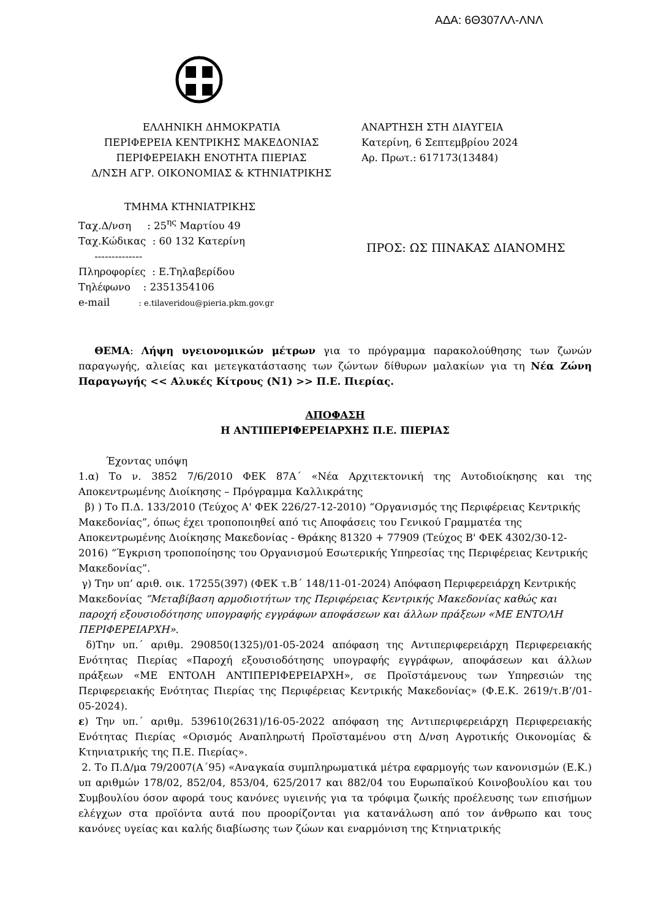ΑΔΑ: 6Θ307ΛΛ-ΛΝΛ
ΕΛΛΗΝΙΚΗ ΔΗΜΟΚΡΑΤΙΑ
ΠΕΡΙΦΕΡΕΙΑ ΚΕΝΤΡΙΚΗΣ ΜΑΚΕΔΟΝΙΑΣ
ΠΕΡΙΦΕΡΕΙΑΚΗ ΕΝΟΤΗΤΑ ΠΙΕΡΙΑΣ
Δ/ΝΣΗ ΑΓΡ. ΟΙΚΟΝΟΜΙΑΣ & ΚΤΗΝΙΑΤΡΙΚΗΣ
ΑΝΑΡΤΗΣΗ ΣΤΗ ΔΙΑΥΓΕΙΑ
Κατερίνη, 6 Σεπτεμβρίου 2024
Αρ. Πρωτ.: 617173(13484)
ΤΜΗΜΑ ΚΤΗΝΙΑΤΡΙΚΗΣ
Ταχ.Δ/νση : 25<sup>ης</sup> Μαρτίου 49
Ταχ.Κώδικας : 60 132 Κατερίνη
--------------
Πληροφορίες : Ε.Τηλαβερίδου
Τηλέφωνο : 2351354106
e-mail : e.tilaveridou@pieria.pkm.gov.gr
ΠΡΟΣ: ΩΣ ΠΙΝΑΚΑΣ ΔΙΑΝΟΜΗΣ
ΘΕΜΑ: Λήψη υγειονομικών μέτρων για το πρόγραμμα παρακολούθησης των ζωνών παραγωγής, αλιείας και μετεγκατάστασης των ζώντων δίθυρων μαλακίων για τη Νέα Ζώνη Παραγωγής << Αλυκές Κίτρους (Ν1) >> Π.Ε. Πιερίας.
ΑΠΟΦΑΣΗ
Η ΑΝΤΙΠΕΡΙΦΕΡΕΙΑΡΧΗΣ Π.Ε. ΠΙΕΡΙΑΣ
Έχοντας υπόψη
1.α) Το ν. 3852 7/6/2010 ΦΕΚ 87Α΄ «Νέα Αρχιτεκτονική της Αυτοδιοίκησης και της Αποκεντρωμένης Διοίκησης – Πρόγραμμα Καλλικράτης
β) ) Το Π.Δ. 133/2010 (Τεύχος Α' ΦΕΚ 226/27-12-2010) “Οργανισμός της Περιφέρειας Κεντρικής Μακεδονίας”, όπως έχει τροποποιηθεί από τις Αποφάσεις του Γενικού Γραμματέα της Αποκεντρωμένης Διοίκησης Μακεδονίας - Θράκης 81320 + 77909 (Τεύχος Β' ΦΕΚ 4302/30-12-2016) “Έγκριση τροποποίησης του Οργανισμού Εσωτερικής Υπηρεσίας της Περιφέρειας Κεντρικής Μακεδονίας”.
γ) Την υπ’ αριθ. οικ. 17255(397) (ΦΕΚ τ.Β΄ 148/11-01-2024) Απόφαση Περιφερειάρχη Κεντρικής Μακεδονίας “Μεταβίβαση αρμοδιοτήτων της Περιφέρειας Κεντρικής Μακεδονίας καθώς και παροχή εξουσιοδότησης υπογραφής εγγράφων αποφάσεων και άλλων πράξεων «ΜΕ ΕΝΤΟΛΗ ΠΕΡΙΦΕΡΕΙΑΡΧΗ».
δ)Την υπ.΄ αριθμ. 290850(1325)/01-05-2024 απόφαση της Αντιπεριφερειάρχη Περιφερειακής Ενότητας Πιερίας «Παροχή εξουσιοδότησης υπογραφής εγγράφων, αποφάσεων και άλλων πράξεων «ΜΕ ΕΝΤΟΛΗ ΑΝΤΙΠΕΡΙΦΕΡΕΙΑΡΧΗ», σε Προϊστάμενους των Υπηρεσιών της Περιφερειακής Ενότητας Πιερίας της Περιφέρειας Κεντρικής Μακεδονίας» (Φ.Ε.Κ. 2619/τ.Β’/01-05-2024).
ε) Την υπ.΄ αριθμ. 539610(2631)/16-05-2022 απόφαση της Αντιπεριφερειάρχη Περιφερειακής Ενότητας Πιερίας «Ορισμός Αναπληρωτή Προϊσταμένου στη Δ/νση Αγροτικής Οικονομίας & Κτηνιατρικής της Π.Ε. Πιερίας».
2. Το Π.Δ/μα 79/2007(Α΄95) «Αναγκαία συμπληρωματικά μέτρα εφαρμογής των κανονισμών (Ε.Κ.) υπ αριθμών 178/02, 852/04, 853/04, 625/2017 και 882/04 του Ευρωπαϊκού Κοινοβουλίου και του Συμβουλίου όσον αφορά τους κανόνες υγιεινής για τα τρόφιμα ζωικής προέλευσης των επισήμων ελέγχων στα προϊόντα αυτά που προορίζονται για κατανάλωση από τον άνθρωπο και τους κανόνες υγείας και καλής διαβίωσης των ζώων και εναρμόνιση της Κτηνιατρικής